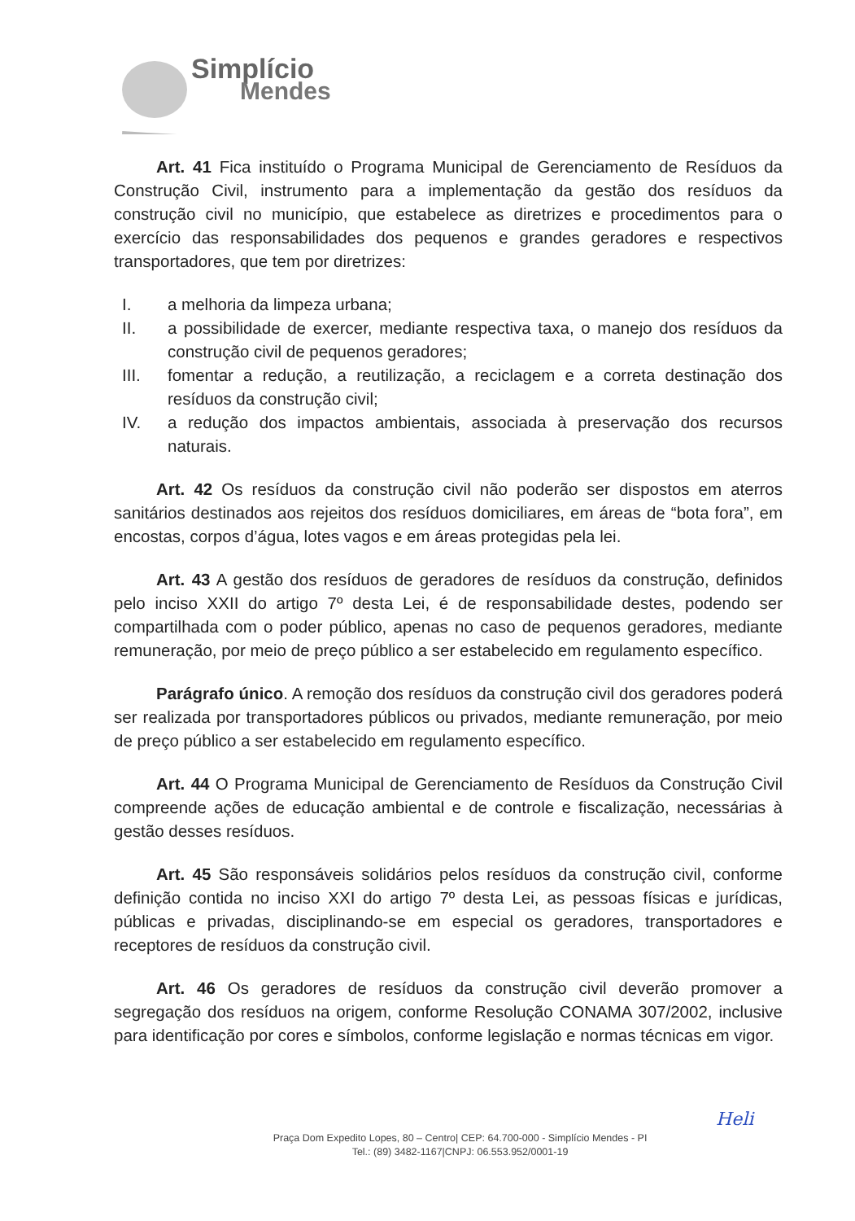Simplício
Mendes
Art. 41 Fica instituído o Programa Municipal de Gerenciamento de Resíduos da Construção Civil, instrumento para a implementação da gestão dos resíduos da construção civil no município, que estabelece as diretrizes e procedimentos para o exercício das responsabilidades dos pequenos e grandes geradores e respectivos transportadores, que tem por diretrizes:
I. a melhoria da limpeza urbana;
II. a possibilidade de exercer, mediante respectiva taxa, o manejo dos resíduos da construção civil de pequenos geradores;
III. fomentar a redução, a reutilização, a reciclagem e a correta destinação dos resíduos da construção civil;
IV. a redução dos impactos ambientais, associada à preservação dos recursos naturais.
Art. 42 Os resíduos da construção civil não poderão ser dispostos em aterros sanitários destinados aos rejeitos dos resíduos domiciliares, em áreas de “bota fora”, em encostas, corpos d’água, lotes vagos e em áreas protegidas pela lei.
Art. 43 A gestão dos resíduos de geradores de resíduos da construção, definidos pelo inciso XXII do artigo 7º desta Lei, é de responsabilidade destes, podendo ser compartilhada com o poder público, apenas no caso de pequenos geradores, mediante remuneração, por meio de preço público a ser estabelecido em regulamento específico.
Parágrafo único. A remoção dos resíduos da construção civil dos geradores poderá ser realizada por transportadores públicos ou privados, mediante remuneração, por meio de preço público a ser estabelecido em regulamento específico.
Art. 44 O Programa Municipal de Gerenciamento de Resíduos da Construção Civil compreende ações de educação ambiental e de controle e fiscalização, necessárias à gestão desses resíduos.
Art. 45 São responsáveis solidários pelos resíduos da construção civil, conforme definição contida no inciso XXI do artigo 7º desta Lei, as pessoas físicas e jurídicas, públicas e privadas, disciplinando-se em especial os geradores, transportadores e receptores de resíduos da construção civil.
Art. 46 Os geradores de resíduos da construção civil deverão promover a segregação dos resíduos na origem, conforme Resolução CONAMA 307/2002, inclusive para identificação por cores e símbolos, conforme legislação e normas técnicas em vigor.
Heli
Praça Dom Expedito Lopes, 80 – Centro| CEP: 64.700-000 - Simplício Mendes - PI
Tel.: (89) 3482-1167|CNPJ: 06.553.952/0001-19